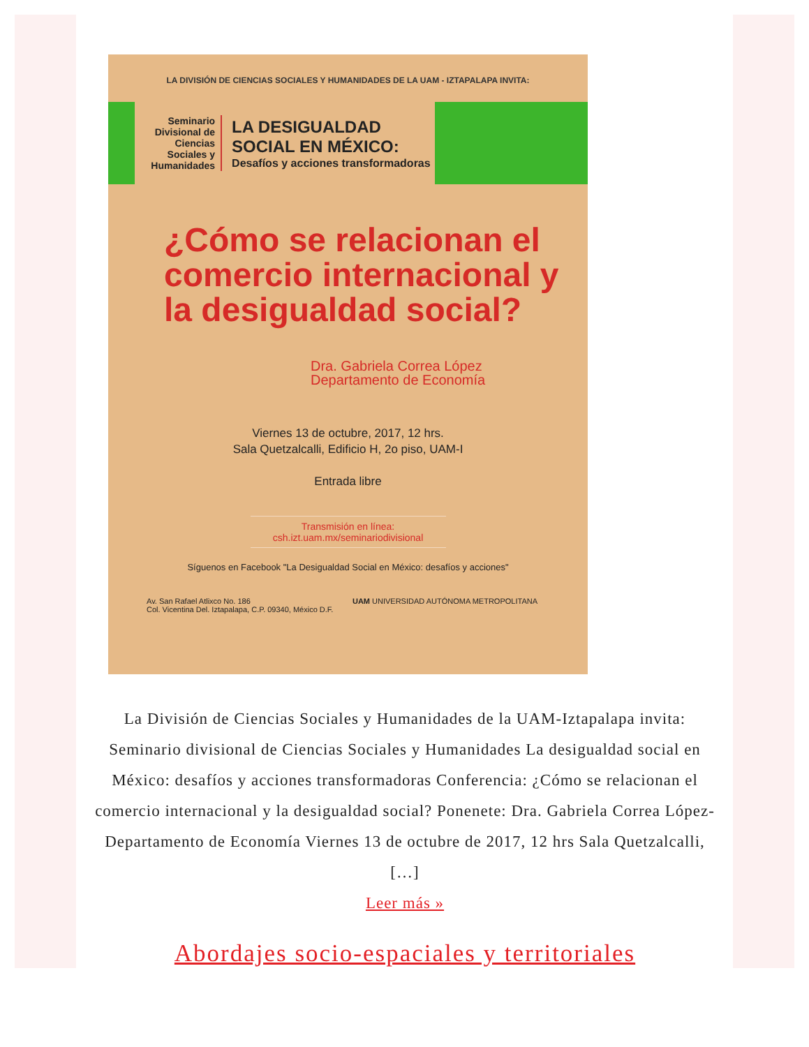LA DIVISIÓN DE CIENCIAS SOCIALES Y HUMANIDADES DE LA UAM - IZTAPALAPA INVITA:
Seminario Divisional de Ciencias Sociales y Humanidades
LA DESIGUALDAD SOCIAL EN MÉXICO:
Desafíos y acciones transformadoras
¿Cómo se relacionan el comercio internacional y la desigualdad social?
Dra. Gabriela Correa López
Departamento de Economía
Viernes 13 de octubre, 2017, 12 hrs.
Sala Quetzalcalli, Edificio H, 2o piso, UAM-I
Entrada libre
Transmisión en línea:
csh.izt.uam.mx/seminariodivisional
Síguenos en Facebook "La Desigualdad Social en México: desafíos y acciones"
Av. San Rafael Atlixco No. 186
Col. Vicentina Del. Iztapalapa, C.P. 09340, México D.F. UAM UNIVERSIDAD AUTÓNOMA METROPOLITANA
La División de Ciencias Sociales y Humanidades de la UAM-Iztapalapa invita: Seminario divisional de Ciencias Sociales y Humanidades La desigualdad social en México: desafíos y acciones transformadoras Conferencia: ¿Cómo se relacionan el comercio internacional y la desigualdad social? Ponenete: Dra. Gabriela Correa López- Departamento de Economía Viernes 13 de octubre de 2017, 12 hrs Sala Quetzalcalli, […]
Leer más »
Abordajes socio-espaciales y territoriales